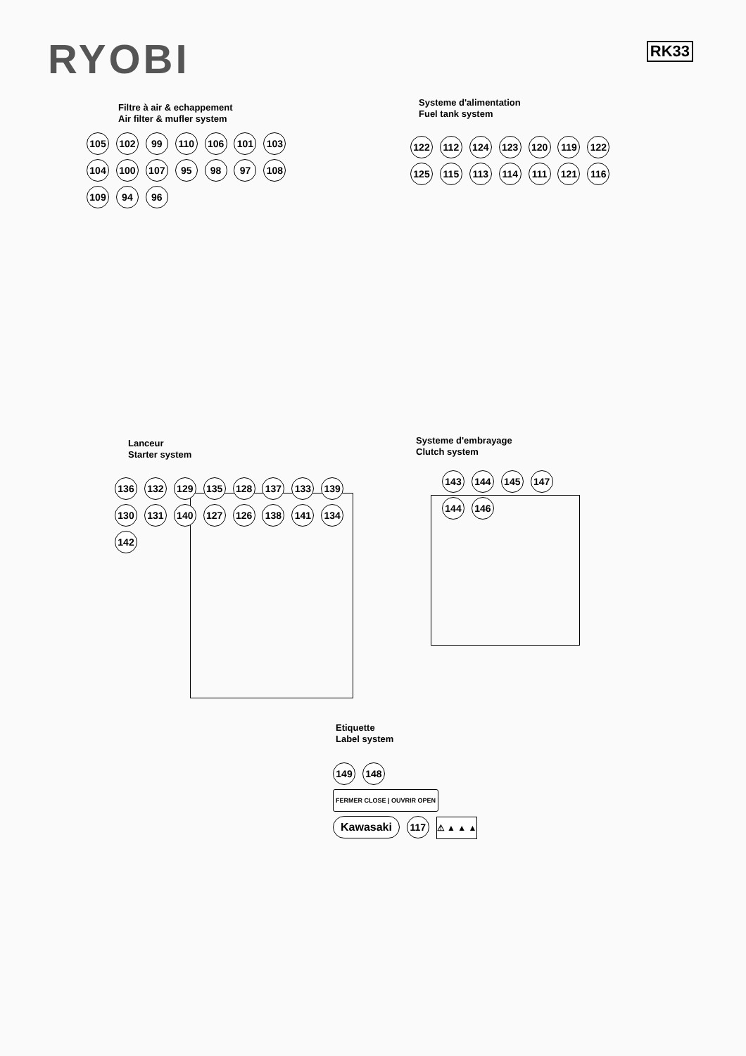RYOBI
RK33
Filtre à air & echappement
Air filter & mufler system
105 102 99 110 106 101 103 104 100 107 95 98 97 108 109 94 96
Systeme d'alimentation
Fuel tank system
122 112 124 123 120 119 122 125 115 113 114 111 121 116
Lanceur
Starter system
136 132 129 135 128 137 133 139 130 131 140 127 126 138 141 134 142
Systeme d'embrayage
Clutch system
143 144 145 147 144 146
Etiquette
Label system
149 148 FERMER CLOSE | OUVRIR OPEN Kawasaki 117 ⚠ ▲ ▲ ▲